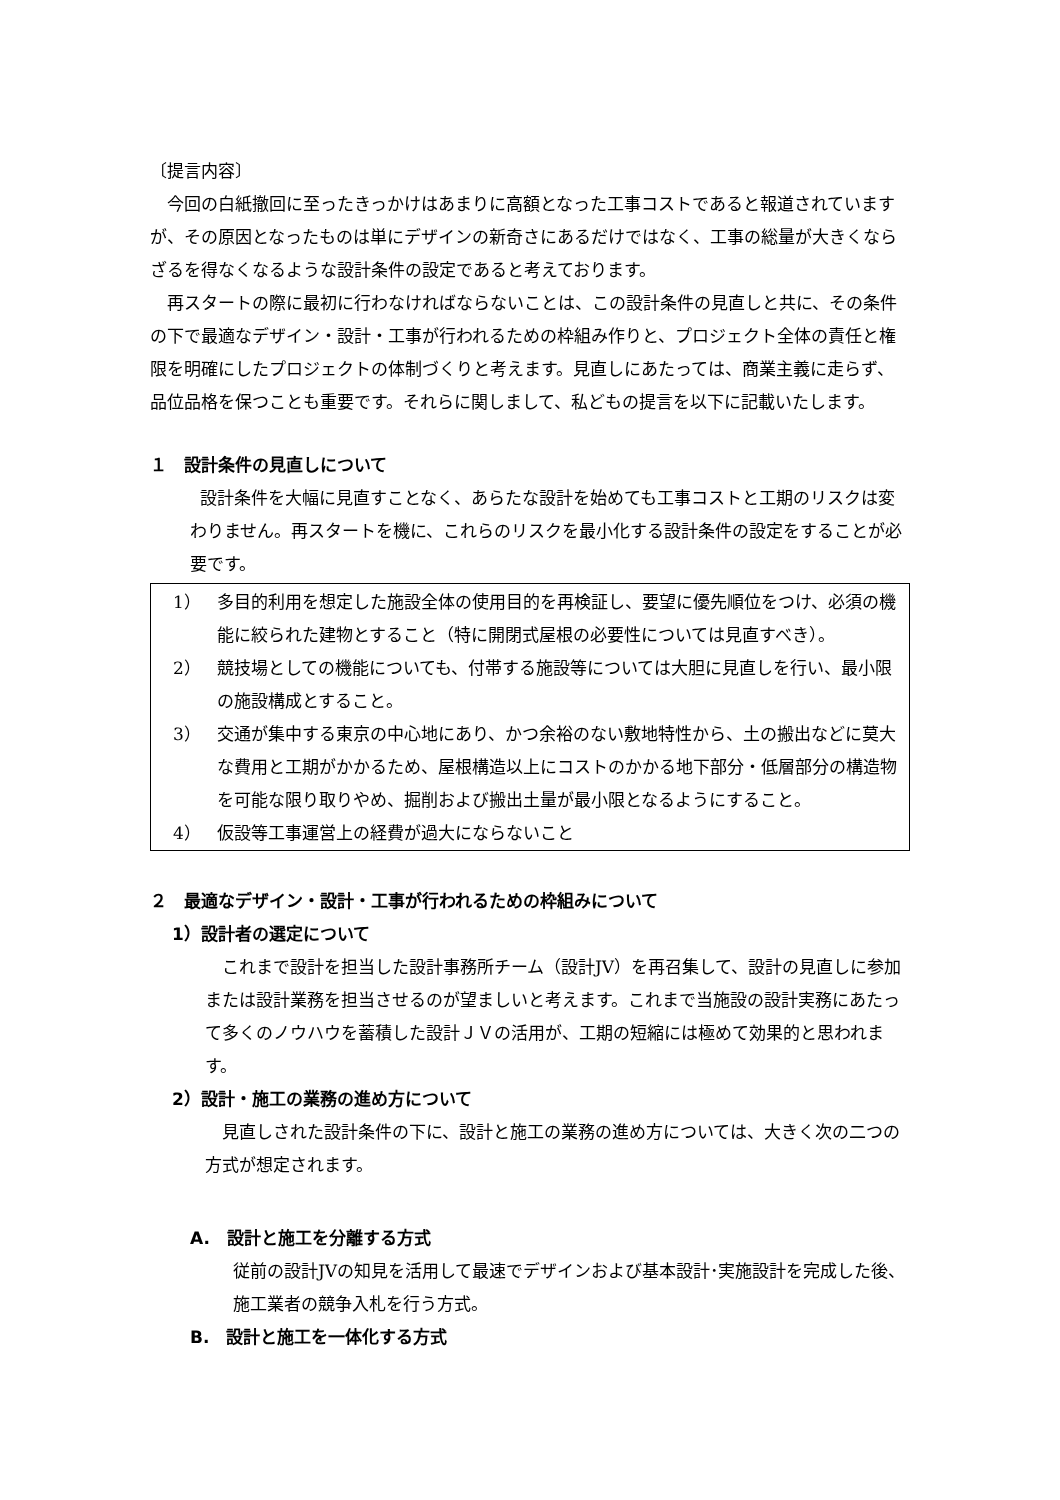〔提言内容〕
今回の白紙撤回に至ったきっかけはあまりに高額となった工事コストであると報道されていますが、その原因となったものは単にデザインの新奇さにあるだけではなく、工事の総量が大きくならざるを得なくなるような設計条件の設定であると考えております。
再スタートの際に最初に行わなければならないことは、この設計条件の見直しと共に、その条件の下で最適なデザイン・設計・工事が行われるための枠組み作りと、プロジェクト全体の責任と権限を明確にしたプロジェクトの体制づくりと考えます。見直しにあたっては、商業主義に走らず、品位品格を保つことも重要です。それらに関しまして、私どもの提言を以下に記載いたします。
１　設計条件の見直しについて
設計条件を大幅に見直すことなく、あらたな設計を始めても工事コストと工期のリスクは変わりません。再スタートを機に、これらのリスクを最小化する設計条件の設定をすることが必要です。
1） 多目的利用を想定した施設全体の使用目的を再検証し、要望に優先順位をつけ、必須の機能に絞られた建物とすること（特に開閉式屋根の必要性については見直すべき）。
2） 競技場としての機能についても、付帯する施設等については大胆に見直しを行い、最小限の施設構成とすること。
3） 交通が集中する東京の中心地にあり、かつ余裕のない敷地特性から、土の搬出などに莫大な費用と工期がかかるため、屋根構造以上にコストのかかる地下部分・低層部分の構造物を可能な限り取りやめ、掘削および搬出土量が最小限となるようにすること。
4） 仮設等工事運営上の経費が過大にならないこと
２　最適なデザイン・設計・工事が行われるための枠組みについて
1）設計者の選定について
これまで設計を担当した設計事務所チーム（設計JV）を再召集して、設計の見直しに参加または設計業務を担当させるのが望ましいと考えます。これまで当施設の設計実務にあたって多くのノウハウを蓄積した設計ＪＶの活用が、工期の短縮には極めて効果的と思われます。
2）設計・施工の業務の進め方について
見直しされた設計条件の下に、設計と施工の業務の進め方については、大きく次の二つの方式が想定されます。
A.　設計と施工を分離する方式
従前の設計JVの知見を活用して最速でデザインおよび基本設計･実施設計を完成した後、施工業者の競争入札を行う方式。
B.　設計と施工を一体化する方式